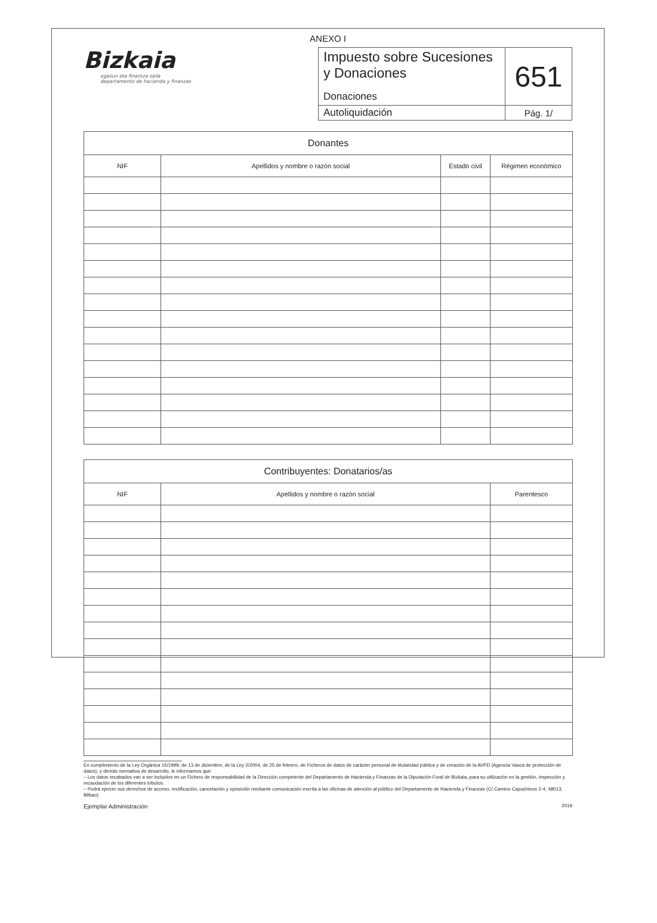ANEXO I
Bizkaia
ogasun eta finantza saila
departamento de hacienda y finanzas
| Impuesto sobre Sucesiones y Donaciones Donaciones | 651 |
| Autoliquidación | Pág. 1/ |
| Donantes | | | |
| --- | --- | --- | --- |
| NIF | Apellidos y nombre o razón social | Estado civil | Régimen económico |
| Contribuyentes: Donatarios/as | | |
| --- | --- | --- |
| NIF | Apellidos y nombre o razón social | Parentesco |
En cumplimiento de la Ley Orgánica 15/1999, de 13 de diciembre, de la Ley 2/2004, de 25 de febrero, de Ficheros de datos de carácter personal de titularidad pública y de creación de la AVPD (Agencia Vasca de protección de datos), y demás normativa de desarrollo, le informamos que:
– Los datos recabados van a ser incluidos en un Fichero de responsabilidad de la Dirección competente del Departamento de Hacienda y Finanzas de la Diputación Foral de Bizkaia, para su utilización en la gestión, inspección y recaudación de los diferentes tributos.
– Podrá ejercer sus derechos de acceso, rectificación, cancelación y oposición mediante comunicación escrita a las oficinas de atención al público del Departamento de Hacienda y Finanzas (C/ Camino Capuchinos 2-4, 48013, Bilbao).
Ejemplar Administración 2019